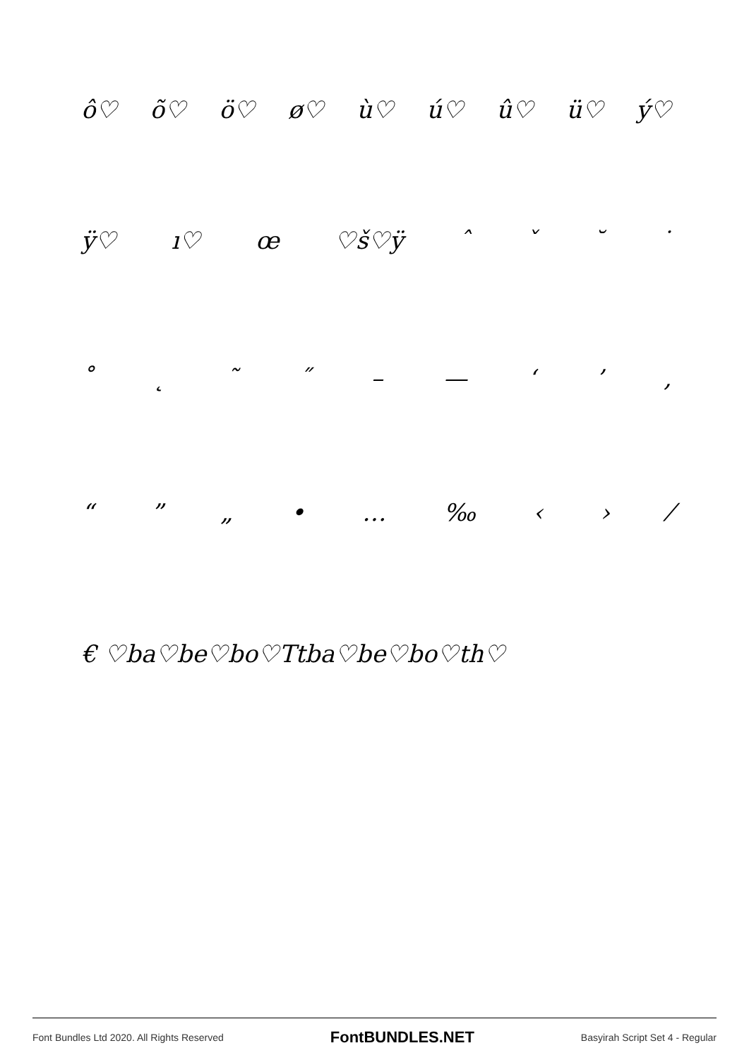ô♡ õ♡ ö♡ ø♡ ù♡ ú♡ û♡ ü♡ ý♡
ÿ♡ ı♡ œ ♡š♡ÿ ˆ ˇ ˘ ˙
˚ ˛ ˜ ˝ – — ‘ ’ ‚
“ ” „ • … ‰ ‹ › ⁄
€ ♡ba♡be♡bo♡Ttba♡be♡bo♡th♡
Font Bundles Ltd 2020. All Rights Reserved FontBUNDLES.NET Basyirah Script Set 4 - Regular